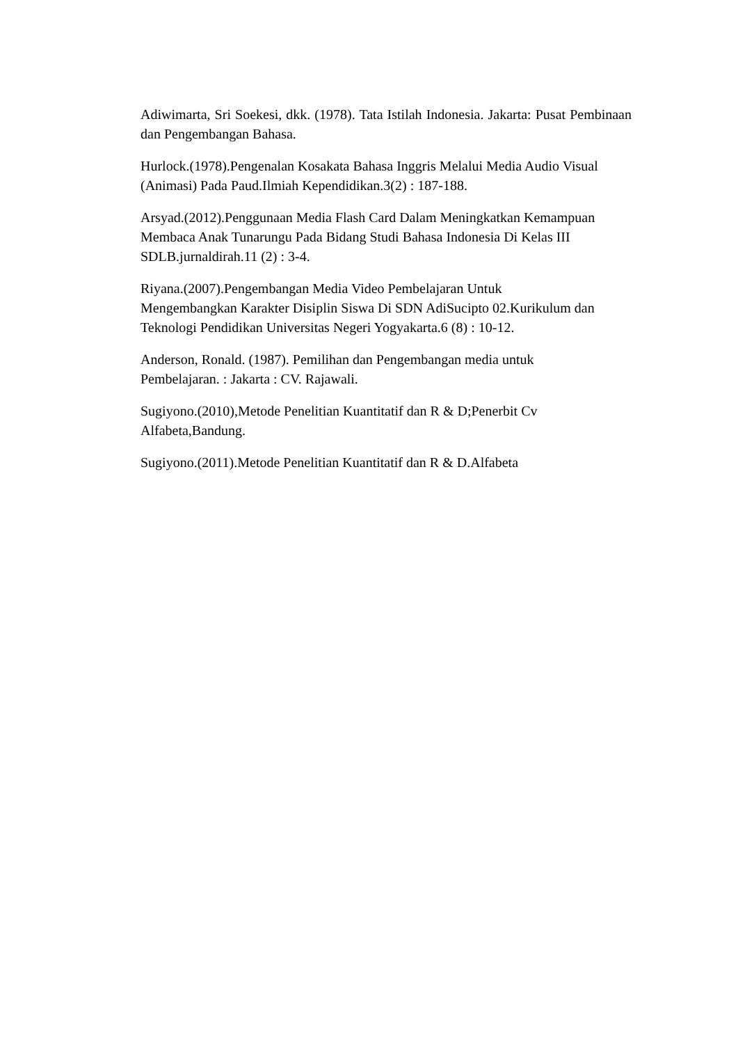Adiwimarta, Sri Soekesi, dkk. (1978). Tata Istilah Indonesia. Jakarta: Pusat Pembinaan dan Pengembangan Bahasa.
Hurlock.(1978).Pengenalan Kosakata Bahasa Inggris Melalui Media Audio Visual (Animasi) Pada Paud.Ilmiah Kependidikan.3(2) : 187-188.
Arsyad.(2012).Penggunaan Media Flash Card Dalam Meningkatkan Kemampuan
Membaca Anak Tunarungu Pada Bidang Studi Bahasa Indonesia Di Kelas III
SDLB.jurnaldirah.11 (2) : 3-4.
Riyana.(2007).Pengembangan Media Video Pembelajaran Untuk
Mengembangkan Karakter Disiplin Siswa Di SDN AdiSucipto 02.Kurikulum dan
Teknologi Pendidikan Universitas Negeri Yogyakarta.6 (8) : 10-12.
Anderson, Ronald. (1987). Pemilihan dan Pengembangan media untuk
Pembelajaran. : Jakarta : CV. Rajawali.
Sugiyono.(2010),Metode Penelitian Kuantitatif dan R & D;Penerbit Cv
Alfabeta,Bandung.
Sugiyono.(2011).Metode Penelitian Kuantitatif dan R & D.Alfabeta